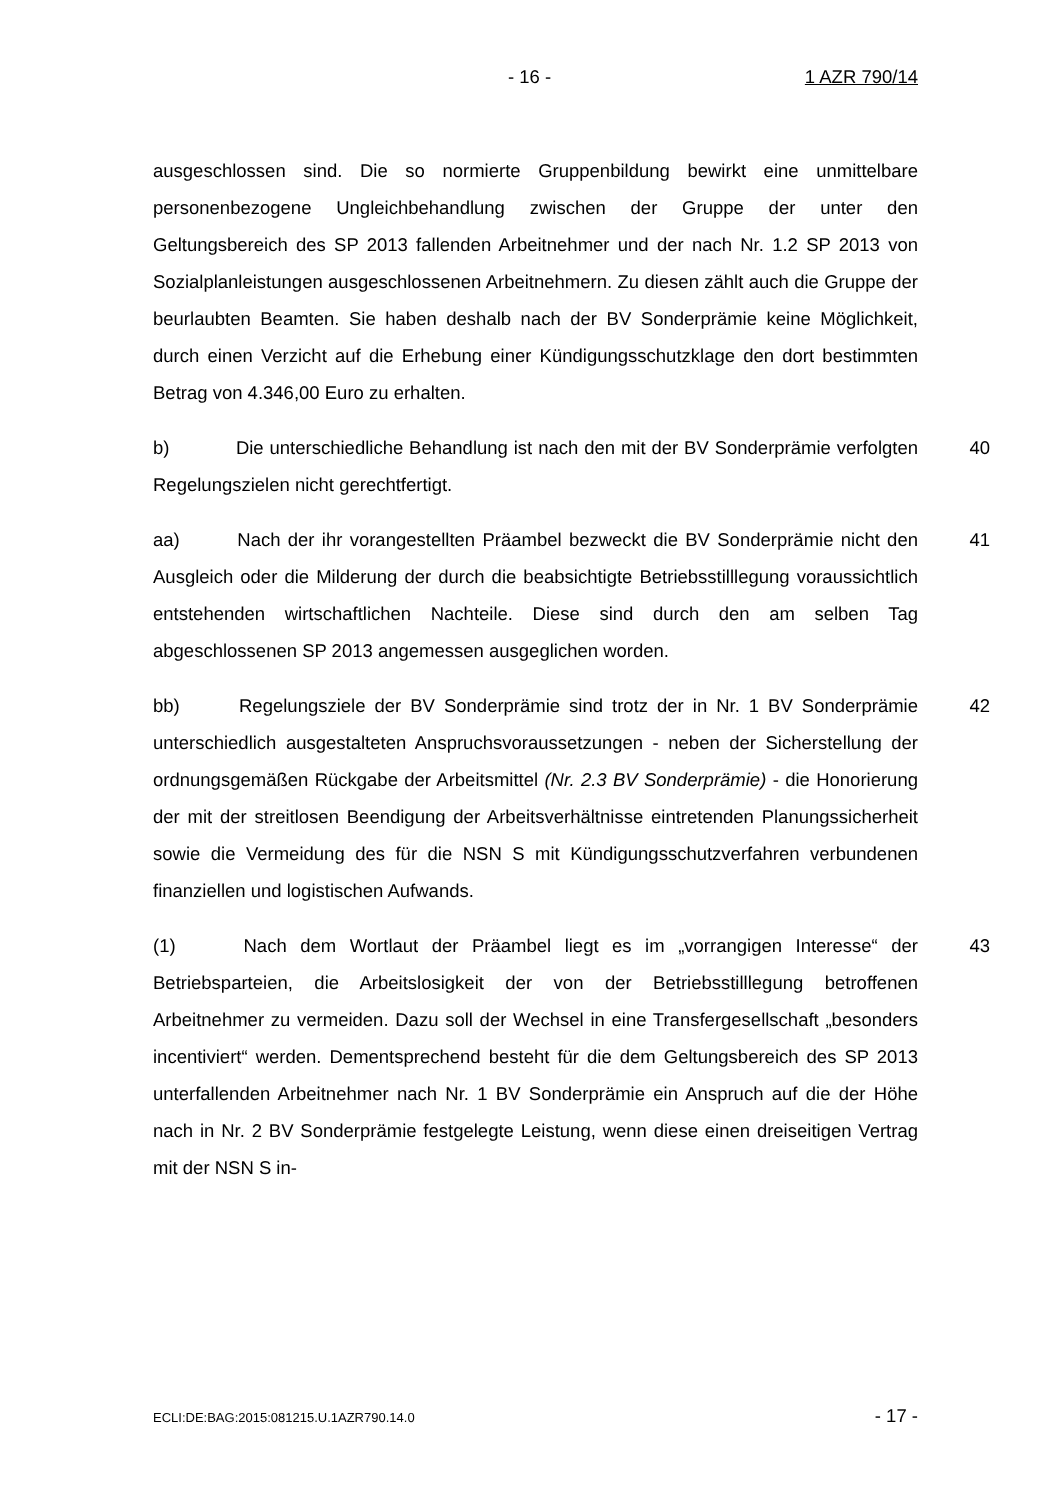- 16 - 1 AZR 790/14
ausgeschlossen sind. Die so normierte Gruppenbildung bewirkt eine unmittelbare personenbezogene Ungleichbehandlung zwischen der Gruppe der unter den Geltungsbereich des SP 2013 fallenden Arbeitnehmer und der nach Nr. 1.2 SP 2013 von Sozialplanleistungen ausgeschlossenen Arbeitnehmern. Zu diesen zählt auch die Gruppe der beurlaubten Beamten. Sie haben deshalb nach der BV Sonderprämie keine Möglichkeit, durch einen Verzicht auf die Erhebung einer Kündigungsschutzklage den dort bestimmten Betrag von 4.346,00 Euro zu erhalten.
40 b) Die unterschiedliche Behandlung ist nach den mit der BV Sonderprämie verfolgten Regelungszielen nicht gerechtfertigt.
41 aa) Nach der ihr vorangestellten Präambel bezweckt die BV Sonderprämie nicht den Ausgleich oder die Milderung der durch die beabsichtigte Betriebsstilllegung voraussichtlich entstehenden wirtschaftlichen Nachteile. Diese sind durch den am selben Tag abgeschlossenen SP 2013 angemessen ausgeglichen worden.
42 bb) Regelungsziele der BV Sonderprämie sind trotz der in Nr. 1 BV Sonderprämie unterschiedlich ausgestalteten Anspruchsvoraussetzungen - neben der Sicherstellung der ordnungsgemäßen Rückgabe der Arbeitsmittel (Nr. 2.3 BV Sonderprämie) - die Honorierung der mit der streitlosen Beendigung der Arbeitsverhältnisse eintretenden Planungssicherheit sowie die Vermeidung des für die NSN S mit Kündigungsschutzverfahren verbundenen finanziellen und logistischen Aufwands.
43 (1) Nach dem Wortlaut der Präambel liegt es im „vorrangigen Interesse“ der Betriebsparteien, die Arbeitslosigkeit der von der Betriebsstilllegung betroffenen Arbeitnehmer zu vermeiden. Dazu soll der Wechsel in eine Transfergesellschaft „besonders incentiviert“ werden. Dementsprechend besteht für die dem Geltungsbereich des SP 2013 unterfallenden Arbeitnehmer nach Nr. 1 BV Sonderprämie ein Anspruch auf die der Höhe nach in Nr. 2 BV Sonderprämie festgelegte Leistung, wenn diese einen dreiseitigen Vertrag mit der NSN S in-
ECLI:DE:BAG:2015:081215.U.1AZR790.14.0 - 17 -